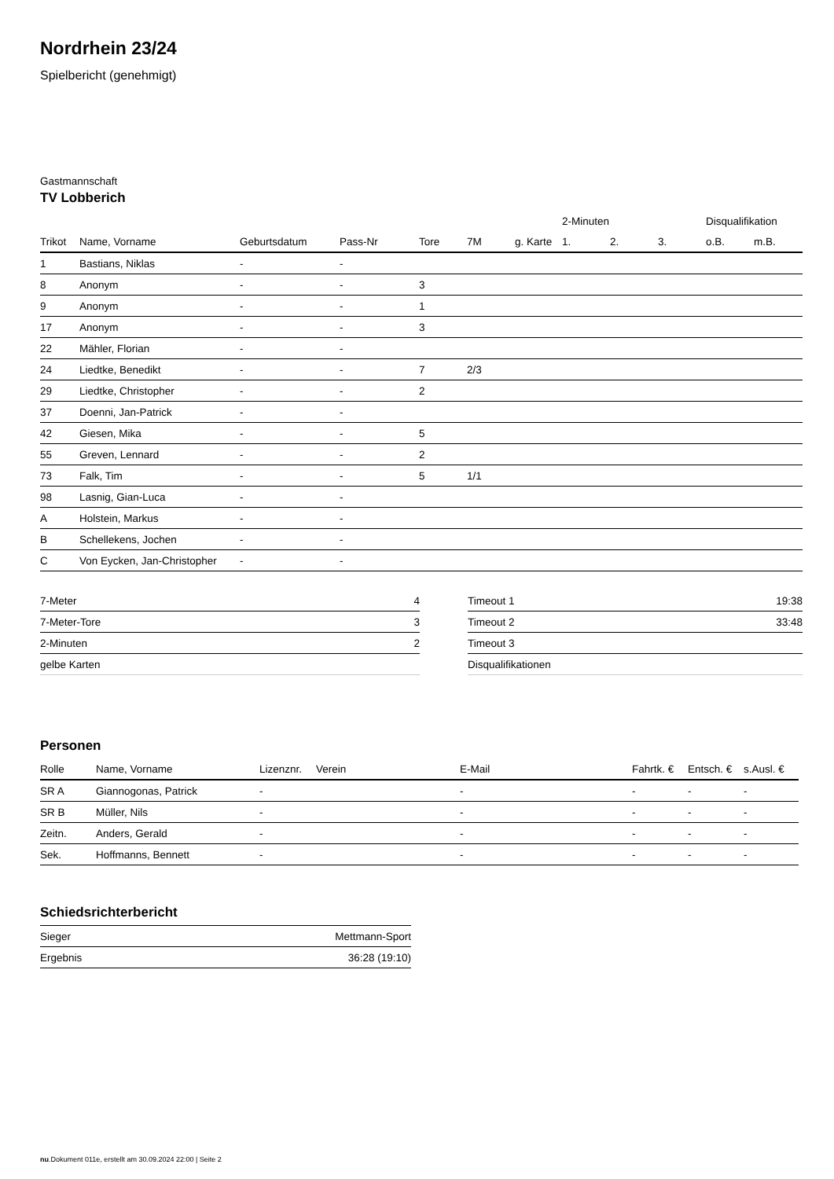Nordrhein 23/24
Spielbericht (genehmigt)
Gastmannschaft
TV Lobberich
| | | | | | | | 2-Minuten | | | Disqualifikation | |
| --- | --- | --- | --- | --- | --- | --- | --- | --- | --- | --- | --- |
| Trikot | Name, Vorname | Geburtsdatum | Pass-Nr | Tore | 7M | g. Karte | 1. | 2. | 3. | o.B. | m.B. |
| 1 | Bastians, Niklas | - | - | | | | | | | | |
| 8 | Anonym | - | - | 3 | | | | | | | |
| 9 | Anonym | - | - | 1 | | | | | | | |
| 17 | Anonym | - | - | 3 | | | | | | | |
| 22 | Mähler, Florian | - | - | | | | | | | | |
| 24 | Liedtke, Benedikt | - | - | 7 | 2/3 | | | | | | |
| 29 | Liedtke, Christopher | - | - | 2 | | | | | | | |
| 37 | Doenni, Jan-Patrick | - | - | | | | | | | | |
| 42 | Giesen, Mika | - | - | 5 | | | | | | | |
| 55 | Greven, Lennard | - | - | 2 | | | | | | | |
| 73 | Falk, Tim | - | - | 5 | 1/1 | | | | | | |
| 98 | Lasnig, Gian-Luca | - | - | | | | | | | | |
| A | Holstein, Markus | - | - | | | | | | | | |
| B | Schellekens, Jochen | - | - | | | | | | | | |
| C | Von Eycken, Jan-Christopher | - | - | | | | | | | | |
| 7-Meter | 4 |
| 7-Meter-Tore | 3 |
| 2-Minuten | 2 |
| gelbe Karten | |
| Timeout 1 | 19:38 |
| Timeout 2 | 33:48 |
| Timeout 3 | |
| Disqualifikationen | |
Personen
| Rolle | Name, Vorname | Lizenznr. | Verein | E-Mail | Fahrtk. € | Entsch. € | s.Ausl. € |
| --- | --- | --- | --- | --- | --- | --- | --- |
| SR A | Giannogonas, Patrick | - | | - | - | - | - |
| SR B | Müller, Nils | - | | - | - | - | - |
| Zeitn. | Anders, Gerald | - | | - | - | - | - |
| Sek. | Hoffmanns, Bennett | - | | - | - | - | - |
Schiedsrichterbericht
| Sieger | Mettmann-Sport |
| Ergebnis | 36:28 (19:10) |
nu.Dokument 011e, erstellt am 30.09.2024 22:00 | Seite 2